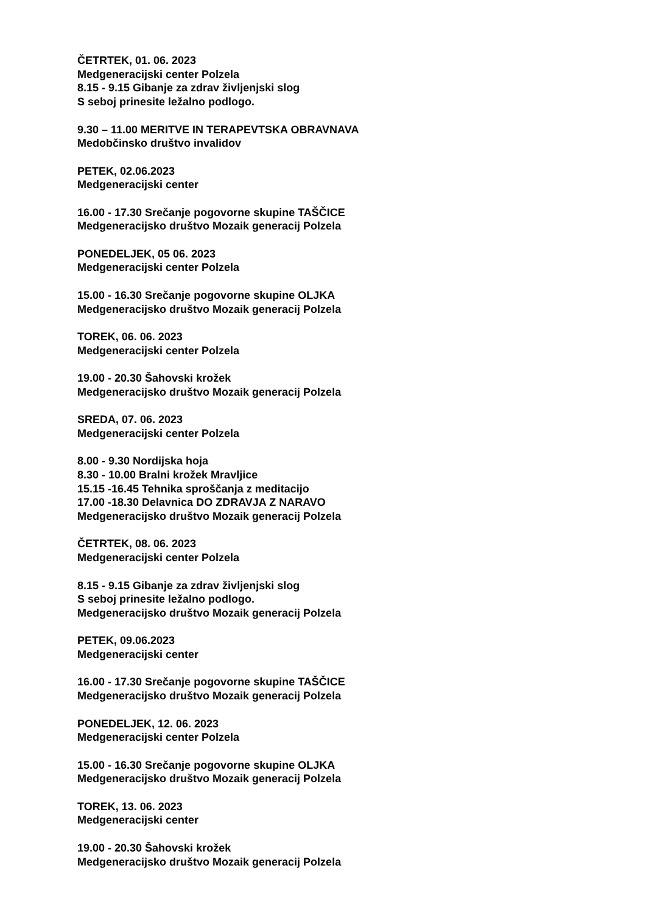ČETRTEK, 01. 06. 2023
Medgeneracijski center Polzela
8.15 - 9.15 Gibanje za zdrav življenjski slog
S seboj prinesite ležalno podlogo.
9.30 – 11.00 MERITVE IN TERAPEVTSKA OBRAVNAVA
Medobčinsko društvo invalidov
PETEK, 02.06.2023
Medgeneracijski center
16.00 - 17.30 Srečanje pogovorne skupine TAŠČICE
Medgeneracijsko društvo Mozaik generacij Polzela
PONEDELJEK, 05 06. 2023
Medgeneracijski center Polzela
15.00 - 16.30 Srečanje pogovorne skupine OLJKA
Medgeneracijsko društvo Mozaik generacij Polzela
TOREK, 06. 06. 2023
Medgeneracijski center Polzela
19.00 - 20.30 Šahovski krožek
Medgeneracijsko društvo Mozaik generacij Polzela
SREDA, 07. 06. 2023
Medgeneracijski center Polzela
8.00 - 9.30 Nordijska hoja
8.30 - 10.00 Bralni krožek Mravljice
15.15 -16.45 Tehnika sproščanja z meditacijo
17.00 -18.30 Delavnica DO ZDRAVJA Z NARAVO
Medgeneracijsko društvo Mozaik generacij Polzela
ČETRTEK, 08. 06. 2023
Medgeneracijski center Polzela
8.15 - 9.15 Gibanje za zdrav življenjski slog
S seboj prinesite ležalno podlogo.
Medgeneracijsko društvo Mozaik generacij Polzela
PETEK, 09.06.2023
Medgeneracijski center
16.00 - 17.30 Srečanje pogovorne skupine TAŠČICE
Medgeneracijsko društvo Mozaik generacij Polzela
PONEDELJEK, 12. 06. 2023
Medgeneracijski center Polzela
15.00 - 16.30 Srečanje pogovorne skupine OLJKA
Medgeneracijsko društvo Mozaik generacij Polzela
TOREK, 13. 06. 2023
Medgeneracijski center
19.00 - 20.30 Šahovski krožek
Medgeneracijsko društvo Mozaik generacij Polzela